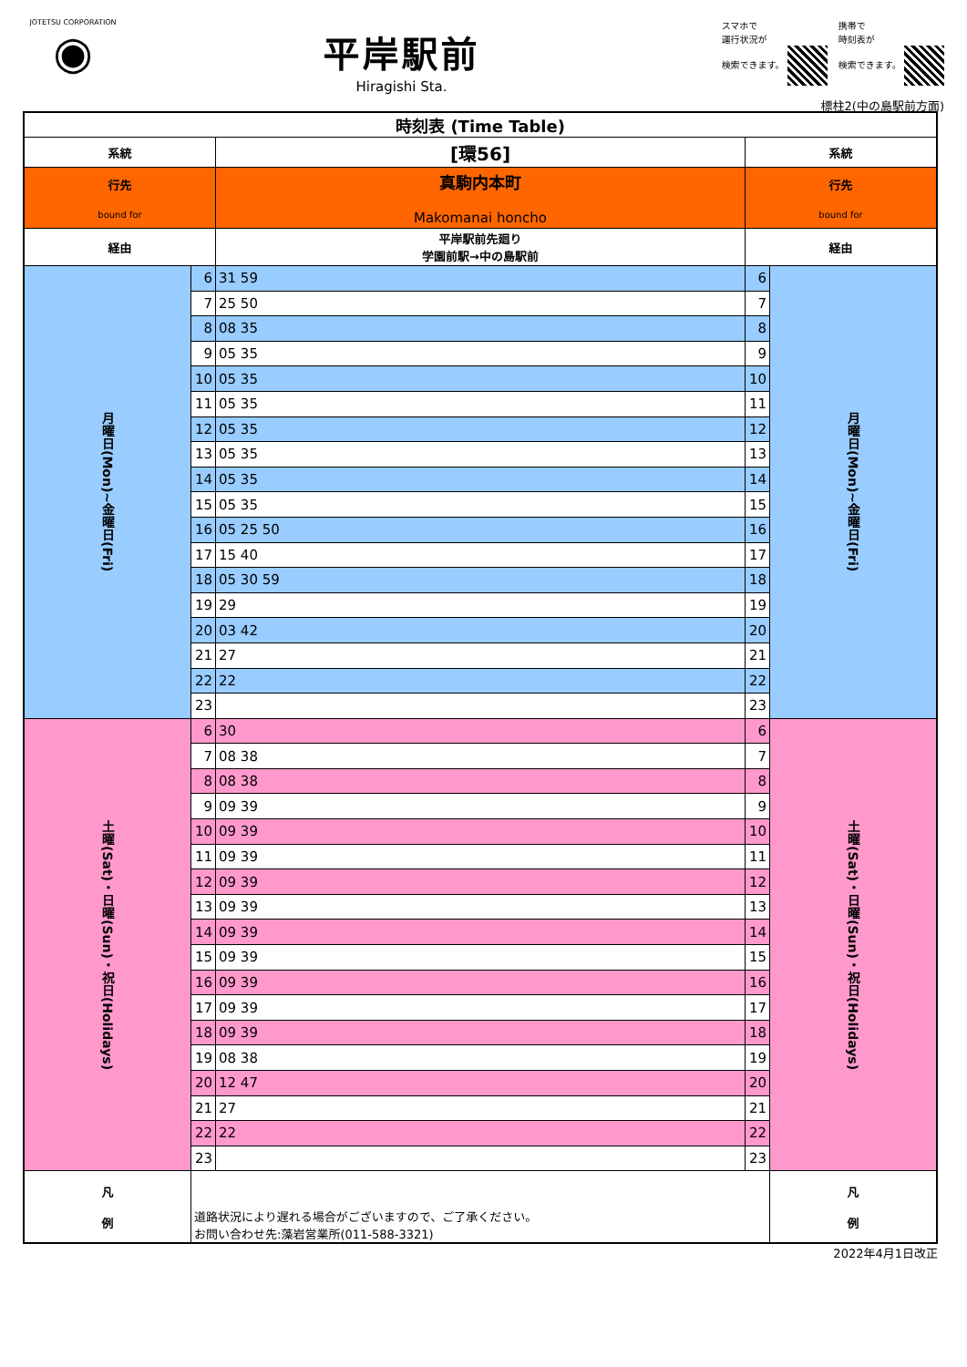JOTETSU CORPORATION
◉
平岸駅前
Hiragishi Sta.
スマホで
運行状況が
検索できます。
携帯で
時刻表が
検索できます。
標柱2(中の島駅前方面)
| 時刻表 (Time Table) | | | | |
| --- | --- | --- | --- | --- |
| 系統 | | [環56] | 系統 | |
| 行先 bound for | | 真駒内本町 Makomanai honcho | 行先 bound for | |
| 経由 | | 平岸駅前先廻り 学園前駅→中の島駅前 | 経由 | |
| 月曜日(Mon)~金曜日(Fri) | 6 | 31 59 | 6 | 月曜日(Mon)~金曜日(Fri) |
| | 7 | 25 50 | 7 | |
| | 8 | 08 35 | 8 | |
| | 9 | 05 35 | 9 | |
| | 10 | 05 35 | 10 | |
| | 11 | 05 35 | 11 | |
| | 12 | 05 35 | 12 | |
| | 13 | 05 35 | 13 | |
| | 14 | 05 35 | 14 | |
| | 15 | 05 35 | 15 | |
| | 16 | 05 25 50 | 16 | |
| | 17 | 15 40 | 17 | |
| | 18 | 05 30 59 | 18 | |
| | 19 | 29 | 19 | |
| | 20 | 03 42 | 20 | |
| | 21 | 27 | 21 | |
| | 22 | 22 | 22 | |
| | 23 | | 23 | |
| 土曜(Sat)・日曜(Sun)・祝日(Holidays) | 6 | 30 | 6 | 土曜(Sat)・日曜(Sun)・祝日(Holidays) |
| | 7 | 08 38 | 7 | |
| | 8 | 08 38 | 8 | |
| | 9 | 09 39 | 9 | |
| | 10 | 09 39 | 10 | |
| | 11 | 09 39 | 11 | |
| | 12 | 09 39 | 12 | |
| | 13 | 09 39 | 13 | |
| | 14 | 09 39 | 14 | |
| | 15 | 09 39 | 15 | |
| | 16 | 09 39 | 16 | |
| | 17 | 09 39 | 17 | |
| | 18 | 09 39 | 18 | |
| | 19 | 08 38 | 19 | |
| | 20 | 12 47 | 20 | |
| | 21 | 27 | 21 | |
| | 22 | 22 | 22 | |
| | 23 | | 23 | |
| 凡 例 | 道路状況により遅れる場合がございますので、ご了承ください。 お問い合わせ先:藻岩営業所(011-588-3321) | | | 凡 例 |
2022年4月1日改正